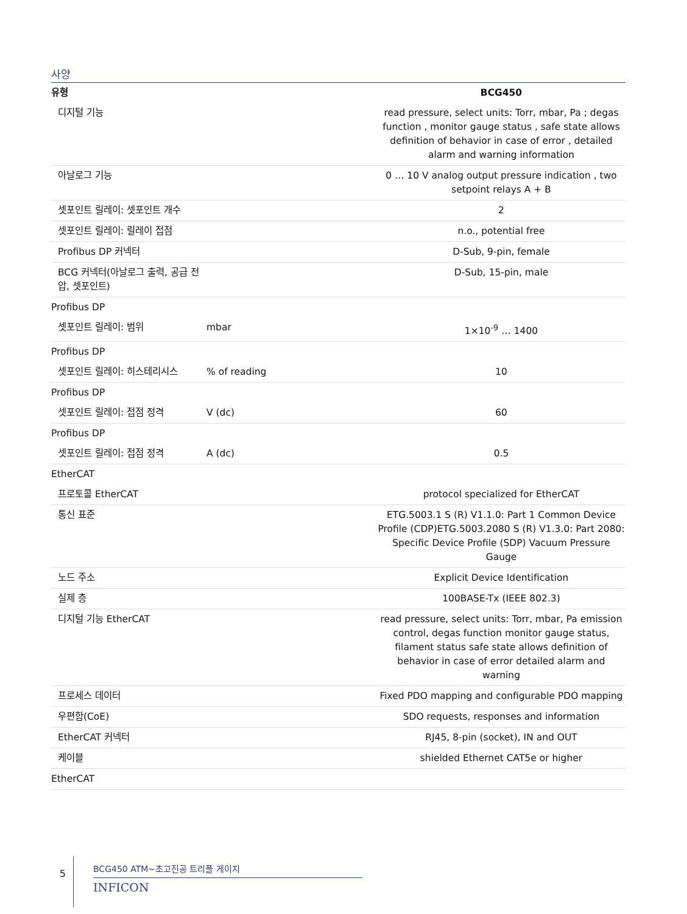사양
| 유형 | | BCG450 |
| --- | --- | --- |
| 디지털 기능 | | read pressure, select units: Torr, mbar, Pa ; degas function , monitor gauge status , safe state allows definition of behavior in case of error , detailed alarm and warning information |
| 아날로그 기능 | | 0 … 10 V analog output pressure indication , two setpoint relays A + B |
| 셋포인트 릴레이: 셋포인트 개수 | | 2 |
| 셋포인트 릴레이: 릴레이 접점 | | n.o., potential free |
| Profibus DP 커넥터 | | D-Sub, 9-pin, female |
| BCG 커넥터(아날로그 출력, 공급 전압, 셋포인트) | | D-Sub, 15-pin, male |
| Profibus DP | | |
| 셋포인트 릴레이: 범위 | mbar | 1×10<sup>-9</sup> … 1400 |
| Profibus DP | | |
| 셋포인트 릴레이: 히스테리시스 | % of reading | 10 |
| Profibus DP | | |
| 셋포인트 릴레이: 접점 정격 | V (dc) | 60 |
| Profibus DP | | |
| 셋포인트 릴레이: 접점 정격 | A (dc) | 0.5 |
| EtherCAT | | |
| 프로토콜 EtherCAT | | protocol specialized for EtherCAT |
| 통신 표준 | | ETG.5003.1 S (R) V1.1.0: Part 1 Common Device Profile (CDP)ETG.5003.2080 S (R) V1.3.0: Part 2080: Specific Device Profile (SDP) Vacuum Pressure Gauge |
| 노드 주소 | | Explicit Device Identification |
| 실제 층 | | 100BASE-Tx (IEEE 802.3) |
| 디지털 기능 EtherCAT | | read pressure, select units: Torr, mbar, Pa emission control, degas function monitor gauge status, filament status safe state allows definition of behavior in case of error detailed alarm and warning |
| 프로세스 데이터 | | Fixed PDO mapping and configurable PDO mapping |
| 우편함(CoE) | | SDO requests, responses and information |
| EtherCAT 커넥터 | | RJ45, 8-pin (socket), IN and OUT |
| 케이블 | | shielded Ethernet CAT5e or higher |
| EtherCAT | | |
5
BCG450 ATM~초고진공 트리플 게이지
INFICON